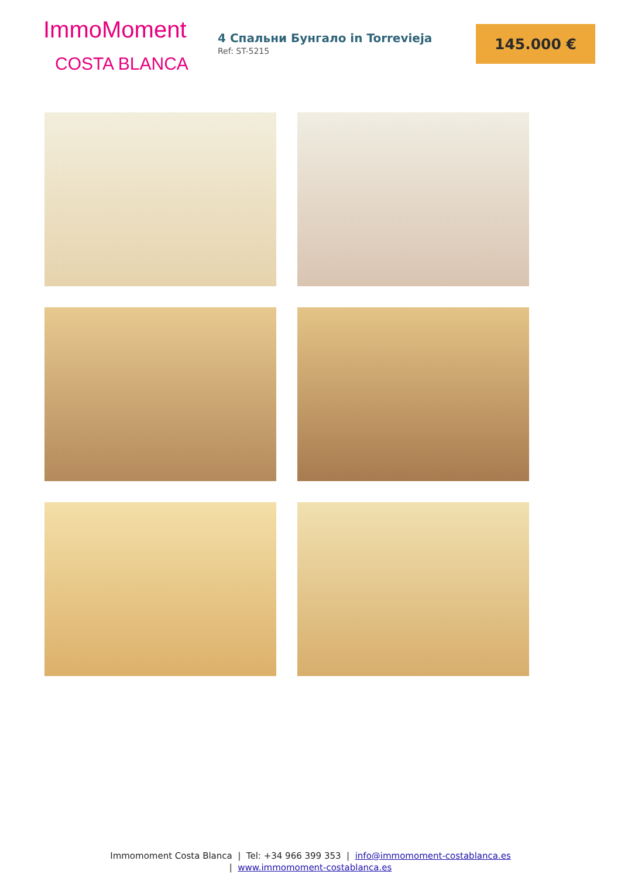ImmoMoment
COSTA BLANCA
4 Спальни Бунгало in Torrevieja
Ref: ST-5215
145.000 €
Immomoment Costa Blanca | Tel: +34 966 399 353 | info@immomoment-costablanca.es
| www.immomoment-costablanca.es